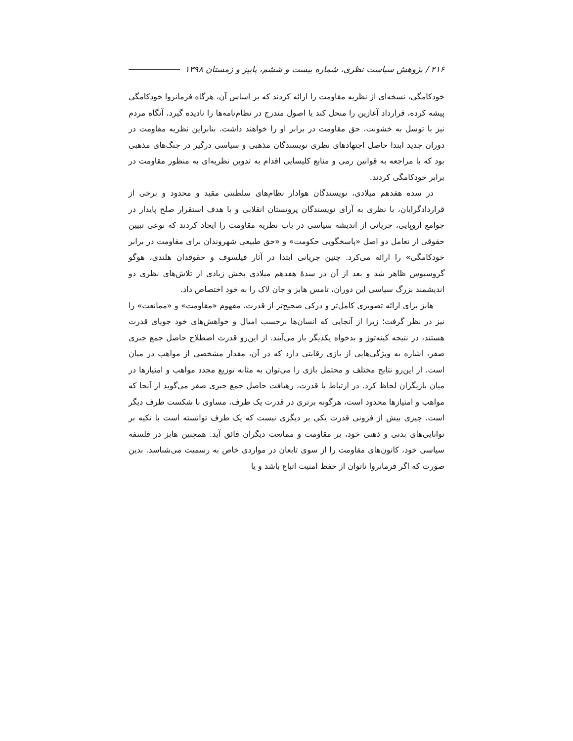۲۱۶ / پژوهش سیاست نظری، شماره بیست و ششم، پاییز و زمستان ۱۳۹۸
خودکامگی، نسخه‌ای از نظریه مقاومت را ارائه کردند که بر اساس آن، هرگاه فرمانروا خودکامگی پیشه کرده، قرارداد آغازین را منحل کند یا اصول مندرج در نظام‌نامه‌ها را نادیده گیرد، آنگاه مردم نیز با توسل به خشونت، حق مقاومت در برابر او را خواهند داشت. بنابراین نظریه مقاومت در دوران جدید ابتدا حاصل اجتهادهای نظری نویسندگان مذهبی و سیاسی درگیر در جنگ‌های مذهبی بود که با مراجعه به قوانین رمی و منابع کلیسایی اقدام به تدوین نظریه‌ای به منظور مقاومت در برابر خودکامگی کردند.
در سده هفدهم میلادی، نویسندگان هوادار نظام‌های سلطنتی مقید و محدود و برخی از قراردادگرایان، با نظری به آرای نویسندگان پروتستان انقلابی و با هدف استقرار صلح پایدار در جوامع اروپایی، جریانی از اندیشه سیاسی در باب نظریه مقاومت را ایجاد کردند که نوعی تبیین حقوقی از تعامل دو اصل «پاسخگویی حکومت» و «حق طبیعی شهروندان برای مقاومت در برابر خودکامگی» را ارائه می‌کرد. چنین جریانی ابتدا در آثار فیلسوف و حقوقدان هلندی، هوگو گروسیوس ظاهر شد و بعد از آن در سدهٔ هفدهم میلادی بخش زیادی از تلاش‌های نظری دو اندیشمند بزرگ سیاسی این دوران، تامس هابز و جان لاک را به خود اختصاص داد.
هابز برای ارائه تصویری کامل‌تر و درکی صحیح‌تر از قدرت، مفهوم «مقاومت» و «ممانعت» را نیز در نظر گرفت؛ زیرا از آنجایی که انسان‌ها برحسب امیال و خواهش‌های خود جویای قدرت هستند، در نتیجه کینه‌توز و بدخواه یکدیگر بار می‌آیند. از این‌رو قدرت اصطلاح حاصل جمع جبری صفر، اشاره به ویژگی‌هایی از بازی رقابتی دارد که در آن، مقدار مشخصی از مواهب در میان است. از این‌رو نتایج مختلف و محتمل بازی را می‌توان به مثابه توزیع مجدد مواهب و امتیازها در میان بازیگران لحاظ کرد. در ارتباط با قدرت، رهیافت حاصل جمع جبری صفر می‌گوید از آنجا که مواهب و امتیازها محدود است، هرگونه برتری در قدرت یک طرف، مساوی با شکست طرف دیگر است. چیزی بیش از فزونی قدرت یکی بر دیگری نیست که یک طرف توانسته است با تکیه بر توانایی‌های بدنی و ذهنی خود، بر مقاومت و ممانعت دیگران فائق آید. همچنین هابز در فلسفه سیاسی خود، کانون‌های مقاومت را از سوی تابعان در مواردی خاص به رسمیت می‌شناسد. بدین صورت که اگر فرمانروا ناتوان از حفظ امنیت اتباع باشد و یا